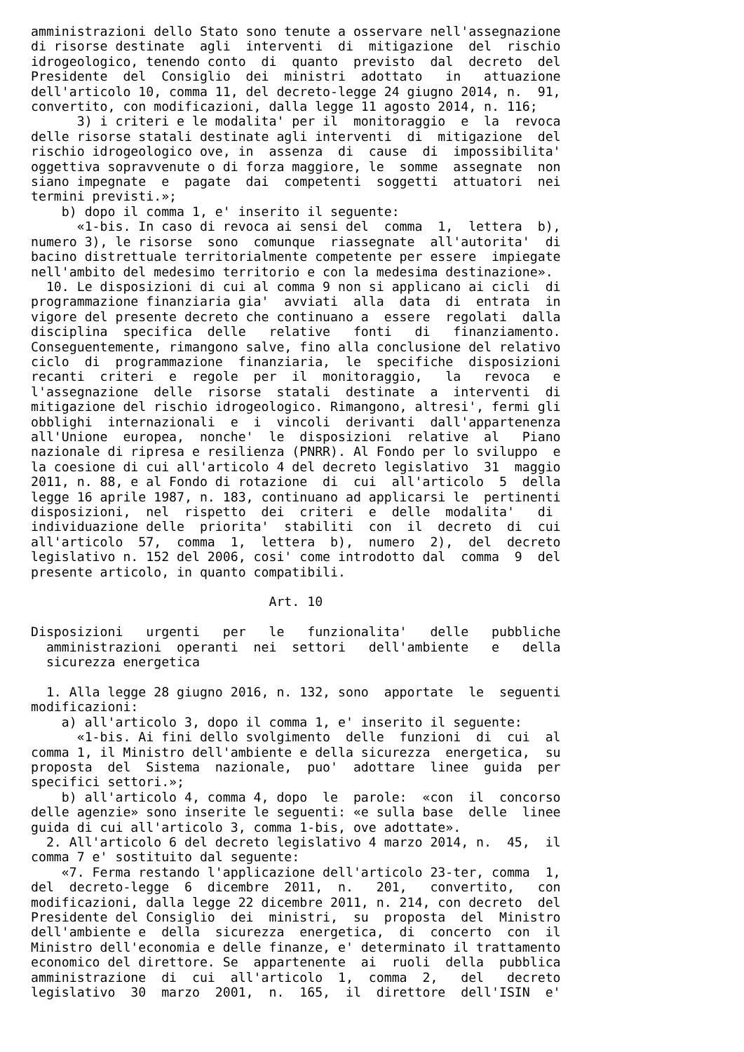amministrazioni dello Stato sono tenute a osservare nell'assegnazione
di risorse destinate  agli  interventi  di  mitigazione  del  rischio
idrogeologico, tenendo conto  di  quanto  previsto  dal  decreto  del
Presidente  del  Consiglio  dei  ministri  adottato   in   attuazione
dell'articolo 10, comma 11, del decreto-legge 24 giugno 2014, n.  91,
convertito, con modificazioni, dalla legge 11 agosto 2014, n. 116;
      3) i criteri e le modalita' per il  monitoraggio  e  la  revoca
delle risorse statali destinate agli interventi  di  mitigazione  del
rischio idrogeologico ove, in  assenza  di  cause  di  impossibilita'
oggettiva sopravvenute o di forza maggiore, le  somme  assegnate  non
siano impegnate  e  pagate  dai  competenti  soggetti  attuatori  nei
termini previsti.»;
    b) dopo il comma 1, e' inserito il seguente:
      «1-bis. In caso di revoca ai sensi del  comma  1,  lettera  b),
numero 3), le risorse  sono  comunque  riassegnate  all'autorita'  di
bacino distrettuale territorialmente competente per essere  impiegate
nell'ambito del medesimo territorio e con la medesima destinazione».
  10. Le disposizioni di cui al comma 9 non si applicano ai cicli  di
programmazione finanziaria gia'  avviati  alla  data  di  entrata  in
vigore del presente decreto che continuano a  essere  regolati  dalla
disciplina  specifica  delle   relative   fonti   di   finanziamento.
Conseguentemente, rimangono salve, fino alla conclusione del relativo
ciclo  di  programmazione  finanziaria,  le  specifiche  disposizioni
recanti  criteri  e  regole  per  il  monitoraggio,   la   revoca   e
l'assegnazione  delle  risorse  statali  destinate  a  interventi  di
mitigazione del rischio idrogeologico. Rimangono, altresi', fermi gli
obblighi  internazionali  e  i  vincoli  derivanti  dall'appartenenza
all'Unione  europea,  nonche'  le  disposizioni  relative  al   Piano
nazionale di ripresa e resilienza (PNRR). Al Fondo per lo sviluppo  e
la coesione di cui all'articolo 4 del decreto legislativo  31  maggio
2011, n. 88, e al Fondo di rotazione  di  cui  all'articolo  5  della
legge 16 aprile 1987, n. 183, continuano ad applicarsi le  pertinenti
disposizioni,  nel  rispetto  dei  criteri  e  delle  modalita'   di
individuazione delle  priorita'  stabiliti  con  il  decreto  di  cui
all'articolo  57,  comma  1,  lettera  b),  numero  2),  del  decreto
legislativo n. 152 del 2006, cosi' come introdotto dal  comma  9  del
presente articolo, in quanto compatibili.

                               Art. 10

Disposizioni   urgenti   per   le   funzionalita'   delle   pubbliche
  amministrazioni  operanti  nei  settori   dell'ambiente   e   della
  sicurezza energetica

  1. Alla legge 28 giugno 2016, n. 132, sono  apportate  le  seguenti
modificazioni:
    a) all'articolo 3, dopo il comma 1, e' inserito il seguente:
      «1-bis. Ai fini dello svolgimento  delle  funzioni  di  cui  al
comma 1, il Ministro dell'ambiente e della sicurezza  energetica,  su
proposta  del  Sistema  nazionale,  puo'  adottare  linee  guida  per
specifici settori.»;
    b) all'articolo 4, comma 4, dopo  le  parole:  «con  il  concorso
delle agenzie» sono inserite le seguenti: «e sulla base  delle  linee
guida di cui all'articolo 3, comma 1-bis, ove adottate».
  2. All'articolo 6 del decreto legislativo 4 marzo 2014, n.  45,  il
comma 7 e' sostituito dal seguente:
    «7. Ferma restando l'applicazione dell'articolo 23-ter, comma  1,
del  decreto-legge  6  dicembre  2011,  n.   201,   convertito,   con
modificazioni, dalla legge 22 dicembre 2011, n. 214, con decreto  del
Presidente del Consiglio  dei  ministri,  su  proposta  del  Ministro
dell'ambiente e  della  sicurezza  energetica,  di  concerto  con  il
Ministro dell'economia e delle finanze, e' determinato il trattamento
economico del direttore. Se  appartenente  ai  ruoli  della  pubblica
amministrazione  di  cui  all'articolo  1,  comma  2,   del   decreto
legislativo  30  marzo  2001,  n.  165,  il  direttore  dell'ISIN  e'